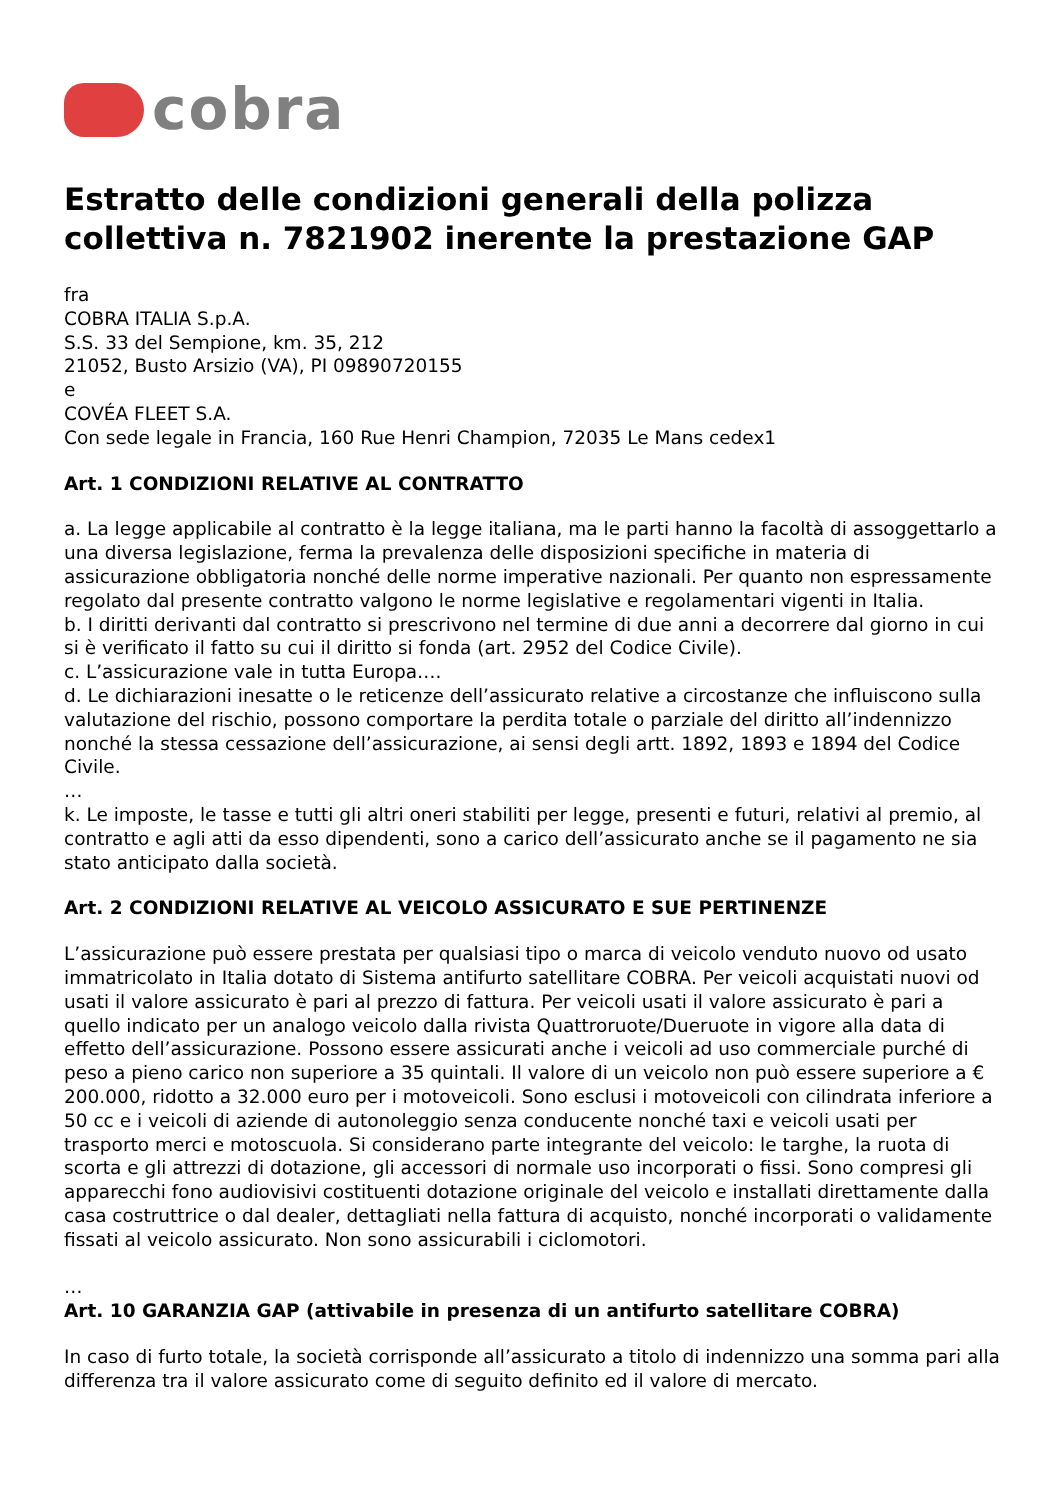cobra
Estratto delle condizioni generali della polizza collettiva n. 7821902 inerente la prestazione GAP
fra
COBRA ITALIA S.p.A.
S.S. 33 del Sempione, km. 35, 212
21052, Busto Arsizio (VA), PI 09890720155
e
COVÉA FLEET S.A.
Con sede legale in Francia, 160 Rue Henri Champion, 72035 Le Mans cedex1
Art. 1 CONDIZIONI RELATIVE AL CONTRATTO
a. La legge applicabile al contratto è la legge italiana, ma le parti hanno la facoltà di assoggettarlo a una diversa legislazione, ferma la prevalenza delle disposizioni specifiche in materia di assicurazione obbligatoria nonché delle norme imperative nazionali. Per quanto non espressamente regolato dal presente contratto valgono le norme legislative e regolamentari vigenti in Italia.
b. I diritti derivanti dal contratto si prescrivono nel termine di due anni a decorrere dal giorno in cui si è verificato il fatto su cui il diritto si fonda (art. 2952 del Codice Civile).
c. L’assicurazione vale in tutta Europa….
d. Le dichiarazioni inesatte o le reticenze dell’assicurato relative a circostanze che influiscono sulla valutazione del rischio, possono comportare la perdita totale o parziale del diritto all’indennizzo nonché la stessa cessazione dell’assicurazione, ai sensi degli artt. 1892, 1893 e 1894 del Codice Civile.
…
k. Le imposte, le tasse e tutti gli altri oneri stabiliti per legge, presenti e futuri, relativi al premio, al contratto e agli atti da esso dipendenti, sono a carico dell’assicurato anche se il pagamento ne sia stato anticipato dalla società.
Art. 2 CONDIZIONI RELATIVE AL VEICOLO ASSICURATO E SUE PERTINENZE
L’assicurazione può essere prestata per qualsiasi tipo o marca di veicolo venduto nuovo od usato immatricolato in Italia dotato di Sistema antifurto satellitare COBRA. Per veicoli acquistati nuovi od usati il valore assicurato è pari al prezzo di fattura. Per veicoli usati il valore assicurato è pari a quello indicato per un analogo veicolo dalla rivista Quattroruote/Dueruote in vigore alla data di effetto dell’assicurazione. Possono essere assicurati anche i veicoli ad uso commerciale purché di peso a pieno carico non superiore a 35 quintali. Il valore di un veicolo non può essere superiore a € 200.000, ridotto a 32.000 euro per i motoveicoli. Sono esclusi i motoveicoli con cilindrata inferiore a 50 cc e i veicoli di aziende di autonoleggio senza conducente nonché taxi e veicoli usati per trasporto merci e motoscuola. Si considerano parte integrante del veicolo: le targhe, la ruota di scorta e gli attrezzi di dotazione, gli accessori di normale uso incorporati o fissi. Sono compresi gli apparecchi fono audiovisivi costituenti dotazione originale del veicolo e installati direttamente dalla casa costruttrice o dal dealer, dettagliati nella fattura di acquisto, nonché incorporati o validamente fissati al veicolo assicurato. Non sono assicurabili i ciclomotori.
…
Art. 10 GARANZIA GAP (attivabile in presenza di un antifurto satellitare COBRA)
In caso di furto totale, la società corrisponde all’assicurato a titolo di indennizzo una somma pari alla differenza tra il valore assicurato come di seguito definito ed il valore di mercato.